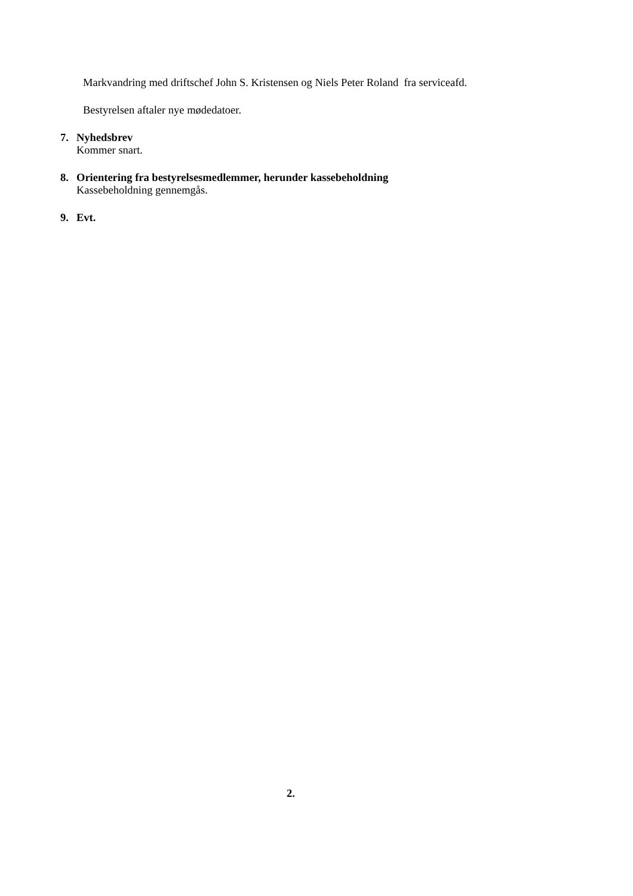Markvandring med driftschef John S. Kristensen og Niels Peter Roland fra serviceafd.
Bestyrelsen aftaler nye mødedatoer.
7. Nyhedsbrev
Kommer snart.
8. Orientering fra bestyrelsesmedlemmer, herunder kassebeholdning
Kassebeholdning gennemgås.
9. Evt.
2.